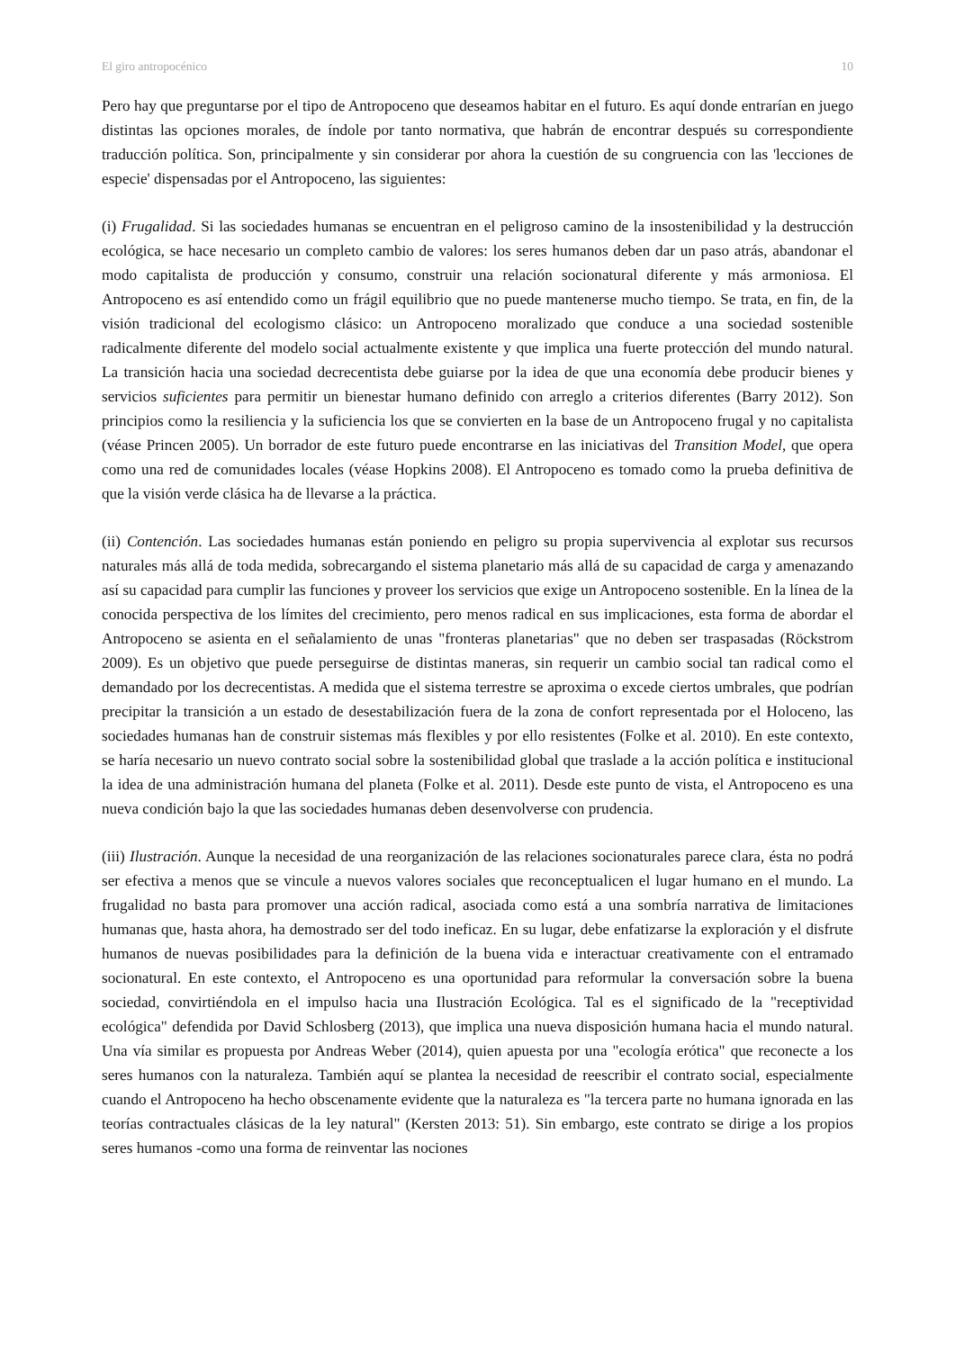El giro antropocénico 10
Pero hay que preguntarse por el tipo de Antropoceno que deseamos habitar en el futuro. Es aquí donde entrarían en juego distintas las opciones morales, de índole por tanto normativa, que habrán de encontrar después su correspondiente traducción política. Son, principalmente y sin considerar por ahora la cuestión de su congruencia con las 'lecciones de especie' dispensadas por el Antropoceno, las siguientes:
(i) Frugalidad. Si las sociedades humanas se encuentran en el peligroso camino de la insostenibilidad y la destrucción ecológica, se hace necesario un completo cambio de valores: los seres humanos deben dar un paso atrás, abandonar el modo capitalista de producción y consumo, construir una relación socionatural diferente y más armoniosa. El Antropoceno es así entendido como un frágil equilibrio que no puede mantenerse mucho tiempo. Se trata, en fin, de la visión tradicional del ecologismo clásico: un Antropoceno moralizado que conduce a una sociedad sostenible radicalmente diferente del modelo social actualmente existente y que implica una fuerte protección del mundo natural. La transición hacia una sociedad decrecentista debe guiarse por la idea de que una economía debe producir bienes y servicios suficientes para permitir un bienestar humano definido con arreglo a criterios diferentes (Barry 2012). Son principios como la resiliencia y la suficiencia los que se convierten en la base de un Antropoceno frugal y no capitalista (véase Princen 2005). Un borrador de este futuro puede encontrarse en las iniciativas del Transition Model, que opera como una red de comunidades locales (véase Hopkins 2008). El Antropoceno es tomado como la prueba definitiva de que la visión verde clásica ha de llevarse a la práctica.
(ii) Contención. Las sociedades humanas están poniendo en peligro su propia supervivencia al explotar sus recursos naturales más allá de toda medida, sobrecargando el sistema planetario más allá de su capacidad de carga y amenazando así su capacidad para cumplir las funciones y proveer los servicios que exige un Antropoceno sostenible. En la línea de la conocida perspectiva de los límites del crecimiento, pero menos radical en sus implicaciones, esta forma de abordar el Antropoceno se asienta en el señalamiento de unas "fronteras planetarias" que no deben ser traspasadas (Röckstrom 2009). Es un objetivo que puede perseguirse de distintas maneras, sin requerir un cambio social tan radical como el demandado por los decrecentistas. A medida que el sistema terrestre se aproxima o excede ciertos umbrales, que podrían precipitar la transición a un estado de desestabilización fuera de la zona de confort representada por el Holoceno, las sociedades humanas han de construir sistemas más flexibles y por ello resistentes (Folke et al. 2010). En este contexto, se haría necesario un nuevo contrato social sobre la sostenibilidad global que traslade a la acción política e institucional la idea de una administración humana del planeta (Folke et al. 2011). Desde este punto de vista, el Antropoceno es una nueva condición bajo la que las sociedades humanas deben desenvolverse con prudencia.
(iii) Ilustración. Aunque la necesidad de una reorganización de las relaciones socionaturales parece clara, ésta no podrá ser efectiva a menos que se vincule a nuevos valores sociales que reconceptualicen el lugar humano en el mundo. La frugalidad no basta para promover una acción radical, asociada como está a una sombría narrativa de limitaciones humanas que, hasta ahora, ha demostrado ser del todo ineficaz. En su lugar, debe enfatizarse la exploración y el disfrute humanos de nuevas posibilidades para la definición de la buena vida e interactuar creativamente con el entramado socionatural. En este contexto, el Antropoceno es una oportunidad para reformular la conversación sobre la buena sociedad, convirtiéndola en el impulso hacia una Ilustración Ecológica. Tal es el significado de la "receptividad ecológica" defendida por David Schlosberg (2013), que implica una nueva disposición humana hacia el mundo natural. Una vía similar es propuesta por Andreas Weber (2014), quien apuesta por una "ecología erótica" que reconecte a los seres humanos con la naturaleza. También aquí se plantea la necesidad de reescribir el contrato social, especialmente cuando el Antropoceno ha hecho obscenamente evidente que la naturaleza es "la tercera parte no humana ignorada en las teorías contractuales clásicas de la ley natural" (Kersten 2013: 51). Sin embargo, este contrato se dirige a los propios seres humanos -como una forma de reinventar las nociones